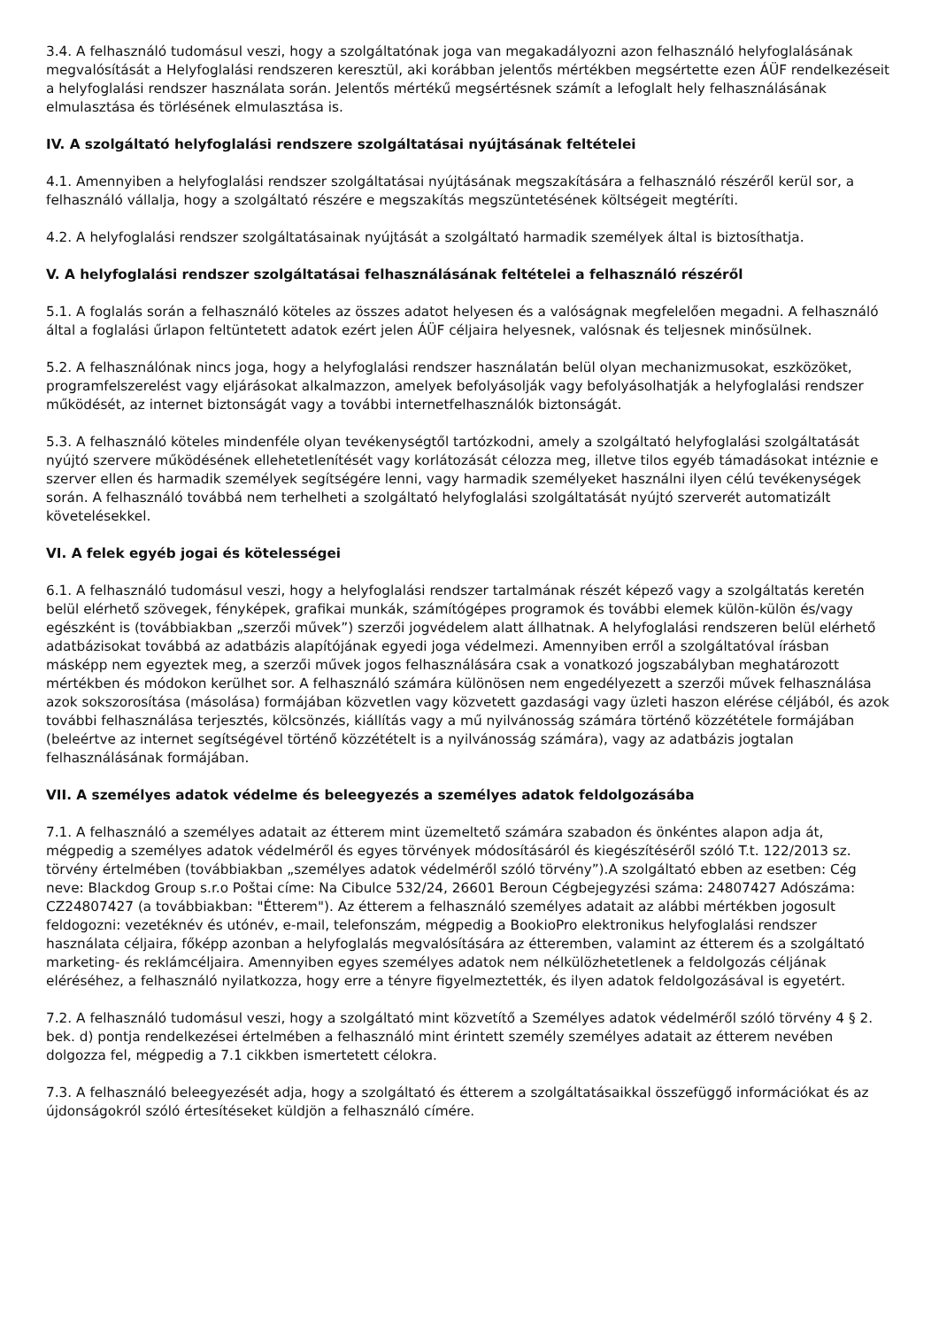3.4. A felhasználó tudomásul veszi, hogy a szolgáltatónak joga van megakadályozni azon felhasználó helyfoglalásának megvalósítását a Helyfoglalási rendszeren keresztül, aki korábban jelentős mértékben megsértette ezen ÁÜF rendelkezéseit a helyfoglalási rendszer használata során. Jelentős mértékű megsértésnek számít a lefoglalt hely felhasználásának elmulasztása és törlésének elmulasztása is.
IV. A szolgáltató helyfoglalási rendszere szolgáltatásai nyújtásának feltételei
4.1. Amennyiben a helyfoglalási rendszer szolgáltatásai nyújtásának megszakítására a felhasználó részéről kerül sor, a felhasználó vállalja, hogy a szolgáltató részére e megszakítás megszüntetésének költségeit megtéríti.
4.2. A helyfoglalási rendszer szolgáltatásainak nyújtását a szolgáltató harmadik személyek által is biztosíthatja.
V. A helyfoglalási rendszer szolgáltatásai felhasználásának feltételei a felhasználó részéről
5.1. A foglalás során a felhasználó köteles az összes adatot helyesen és a valóságnak megfelelően megadni. A felhasználó által a foglalási űrlapon feltüntetett adatok ezért jelen ÁÜF céljaira helyesnek, valósnak és teljesnek minősülnek.
5.2. A felhasználónak nincs joga, hogy a helyfoglalási rendszer használatán belül olyan mechanizmusokat, eszközöket, programfelszerelést vagy eljárásokat alkalmazzon, amelyek befolyásolják vagy befolyásolhatják a helyfoglalási rendszer működését, az internet biztonságát vagy a további internetfelhasználók biztonságát.
5.3. A felhasználó köteles mindenféle olyan tevékenységtől tartózkodni, amely a szolgáltató helyfoglalási szolgáltatását nyújtó szervere működésének ellehetetlenítését vagy korlátozását célozza meg, illetve tilos egyéb támadásokat intéznie e szerver ellen és harmadik személyek segítségére lenni, vagy harmadik személyeket használni ilyen célú tevékenységek során. A felhasználó továbbá nem terhelheti a szolgáltató helyfoglalási szolgáltatását nyújtó szerverét automatizált követelésekkel.
VI. A felek egyéb jogai és kötelességei
6.1. A felhasználó tudomásul veszi, hogy a helyfoglalási rendszer tartalmának részét képező vagy a szolgáltatás keretén belül elérhető szövegek, fényképek, grafikai munkák, számítógépes programok és további elemek külön-külön és/vagy egészként is (továbbiakban „szerzői művek”) szerzői jogvédelem alatt állhatnak. A helyfoglalási rendszeren belül elérhető adatbázisokat továbbá az adatbázis alapítójának egyedi joga védelmezi. Amennyiben erről a szolgáltatóval írásban másképp nem egyeztek meg, a szerzői művek jogos felhasználására csak a vonatkozó jogszabályban meghatározott mértékben és módokon kerülhet sor. A felhasználó számára különösen nem engedélyezett a szerzői művek felhasználása azok sokszorosítása (másolása) formájában közvetlen vagy közvetett gazdasági vagy üzleti haszon elérése céljából, és azok további felhasználása terjesztés, kölcsönzés, kiállítás vagy a mű nyilvánosság számára történő közzététele formájában (beleértve az internet segítségével történő közzétételt is a nyilvánosság számára), vagy az adatbázis jogtalan felhasználásának formájában.
VII. A személyes adatok védelme és beleegyezés a személyes adatok feldolgozásába
7.1. A felhasználó a személyes adatait az étterem mint üzemeltető számára szabadon és önkéntes alapon adja át, mégpedig a személyes adatok védelméről és egyes törvények módosításáról és kiegészítéséről szóló T.t. 122/2013 sz. törvény értelmében (továbbiakban „személyes adatok védelméről szóló törvény”).A szolgáltató ebben az esetben: Cég neve: Blackdog Group s.r.o Poštai címe: Na Cibulce 532/24, 26601 Beroun Cégbejegyzési száma: 24807427 Adószáma: CZ24807427 (a továbbiakban: "Étterem"). Az étterem a felhasználó személyes adatait az alábbi mértékben jogosult feldogozni: vezetéknév és utónév, e-mail, telefonszám, mégpedig a BookioPro elektronikus helyfoglalási rendszer használata céljaira, főképp azonban a helyfoglalás megvalósítására az étteremben, valamint az étterem és a szolgáltató marketing- és reklámcéljaira. Amennyiben egyes személyes adatok nem nélkülözhetetlenek a feldolgozás céljának eléréséhez, a felhasználó nyilatkozza, hogy erre a tényre figyelmeztették, és ilyen adatok feldolgozásával is egyetért.
7.2. A felhasználó tudomásul veszi, hogy a szolgáltató mint közvetítő a Személyes adatok védelméről szóló törvény 4 § 2. bek. d) pontja rendelkezései értelmében a felhasználó mint érintett személy személyes adatait az étterem nevében dolgozza fel, mégpedig a 7.1 cikkben ismertetett célokra.
7.3. A felhasználó beleegyezését adja, hogy a szolgáltató és étterem a szolgáltatásaikkal összefüggő információkat és az újdonságokról szóló értesítéseket küldjön a felhasználó címére.